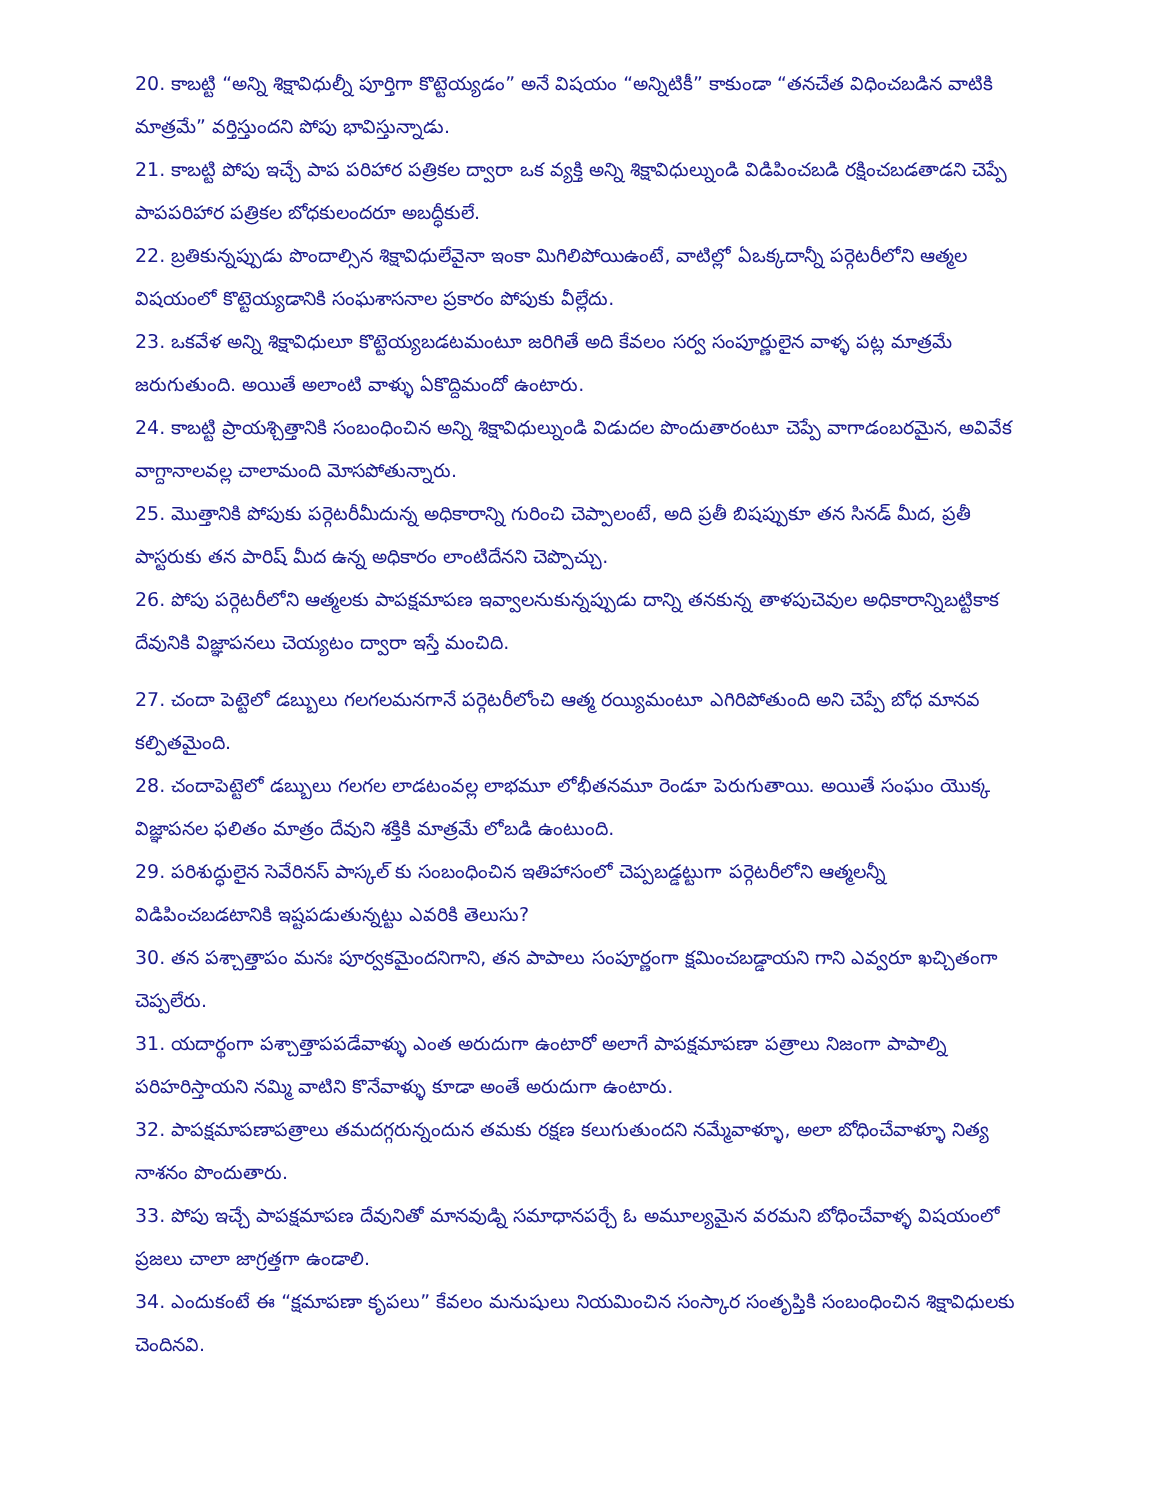20. కాబట్టి “అన్ని శిక్షావిధుల్నీ పూర్తిగా కొట్టెయ్యడం” అనే విషయం “అన్నిటికీ” కాకుండా “తనచేత విధించబడిన వాటికి మాత్రమే” వర్తిస్తుందని పోపు భావిస్తున్నాడు.
21. కాబట్టి పోపు ఇచ్చే పాప పరిహార పత్రికల ద్వారా ఒక వ్యక్తి అన్ని శిక్షావిధుల్నుండి విడిపించబడి రక్షించబడతాడని చెప్పే పాపపరిహార పత్రికల బోధకులందరూ అబద్ధీకులే.
22. బ్రతికున్నప్పుడు పొందాల్సిన శిక్షావిధులేవైనా ఇంకా మిగిలిపోయిఉంటే, వాటిల్లో ఏఒక్కదాన్నీ పర్గెటరీలోని ఆత్మల విషయంలో కొట్టెయ్యడానికి సంఘశాసనాల ప్రకారం పోపుకు వీల్లేదు.
23. ఒకవేళ అన్ని శిక్షావిధులూ కొట్టెయ్యబడటమంటూ జరిగితే అది కేవలం సర్వ సంపూర్ణులైన వాళ్ళ పట్ల మాత్రమే జరుగుతుంది. అయితే అలాంటి వాళ్ళు ఏకొద్దిమందో ఉంటారు.
24. కాబట్టి ప్రాయశ్చిత్తానికి సంబంధించిన అన్ని శిక్షావిధుల్నుండి విడుదల పొందుతారంటూ చెప్పే వాగాడంబరమైన, అవివేక వాగ్దానాలవల్ల చాలామంది మోసపోతున్నారు.
25. మొత్తానికి పోపుకు పర్గెటరీమీదున్న అధికారాన్ని గురించి చెప్పాలంటే, అది ప్రతీ బిషప్పుకూ తన సినడ్ మీద, ప్రతీ పాస్టరుకు తన పారిష్ మీద ఉన్న అధికారం లాంటిదేనని చెప్పొచ్చు.
26. పోపు పర్గెటరీలోని ఆత్మలకు పాపక్షమాపణ ఇవ్వాలనుకున్నప్పుడు దాన్ని తనకున్న తాళపుచెవుల అధికారాన్నిబట్టికాక దేవునికి విజ్ఞాపనలు చెయ్యటం ద్వారా ఇస్తే మంచిది.
27. చందా పెట్టెలో డబ్బులు గలగలమనగానే పర్గెటరీలోంచి ఆత్మ రయ్యిమంటూ ఎగిరిపోతుంది అని చెప్పే బోధ మానవ కల్పితమైంది.
28. చందాపెట్టెలో డబ్బులు గలగల లాడటంవల్ల లాభమూ లోభీతనమూ రెండూ పెరుగుతాయి. అయితే సంఘం యొక్క విజ్ఞాపనల ఫలితం మాత్రం దేవుని శక్తికి మాత్రమే లోబడి ఉంటుంది.
29. పరిశుద్ధులైన సెవేరినస్ పాస్కల్ కు సంబంధించిన ఇతిహాసంలో చెప్పబడ్డట్టుగా పర్గెటరీలోని ఆత్మలన్నీ విడిపించబడటానికి ఇష్టపడుతున్నట్టు ఎవరికి తెలుసు?
30. తన పశ్చాత్తాపం మనః పూర్వకమైందనిగాని, తన పాపాలు సంపూర్ణంగా క్షమించబడ్డాయని గాని ఎవ్వరూ ఖచ్చితంగా చెప్పలేరు.
31. యదార్థంగా పశ్చాత్తాపపడేవాళ్ళు ఎంత అరుదుగా ఉంటారో అలాగే పాపక్షమాపణా పత్రాలు నిజంగా పాపాల్ని పరిహరిస్తాయని నమ్మి వాటిని కొనేవాళ్ళు కూడా అంతే అరుదుగా ఉంటారు.
32. పాపక్షమాపణాపత్రాలు తమదగ్గరున్నందున తమకు రక్షణ కలుగుతుందని నమ్మేవాళ్ళూ, అలా బోధించేవాళ్ళూ నిత్య నాశనం పొందుతారు.
33. పోపు ఇచ్చే పాపక్షమాపణ దేవునితో మానవుడ్ని సమాధానపర్చే ఓ అమూల్యమైన వరమని బోధించేవాళ్ళ విషయంలో ప్రజలు చాలా జాగ్రత్తగా ఉండాలి.
34. ఎందుకంటే ఈ “క్షమాపణా కృపలు” కేవలం మనుషులు నియమించిన సంస్కార సంతృప్తికి సంబంధించిన శిక్షావిధులకు చెందినవి.